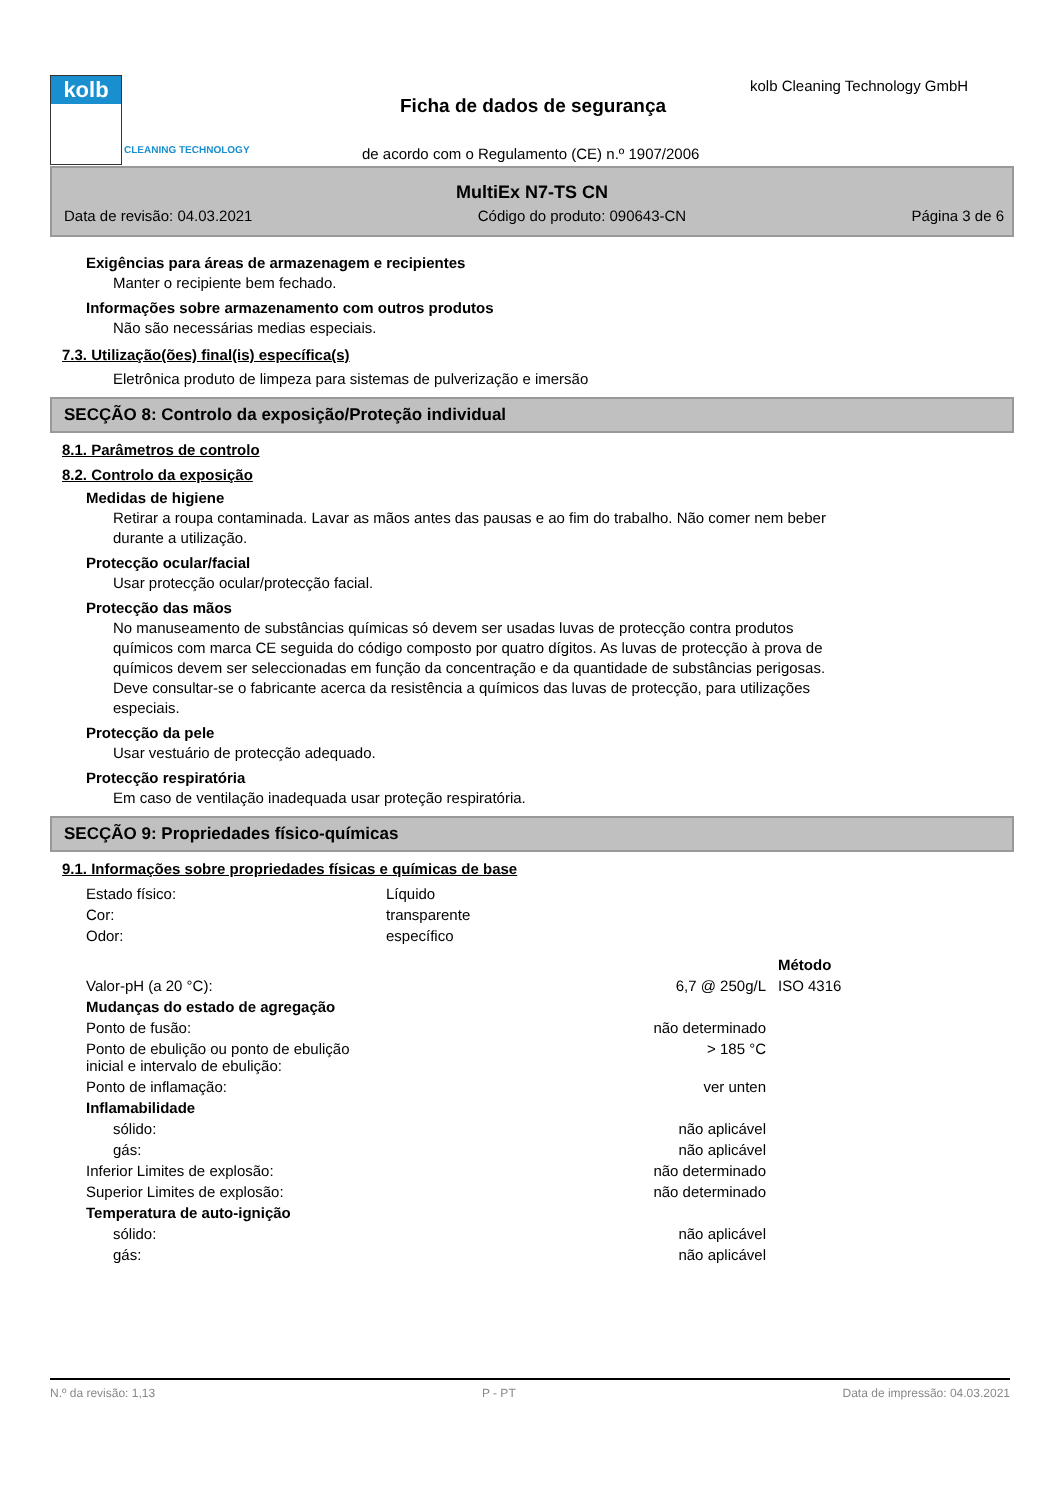kolb
CLEANING TECHNOLOGY
kolb Cleaning Technology GmbH
Ficha de dados de segurança
de acordo com o Regulamento (CE) n.º 1907/2006
MultiEx N7-TS CN
Data de revisão: 04.03.2021 Código do produto: 090643-CN Página 3 de 6
Exigências para áreas de armazenagem e recipientes
Manter o recipiente bem fechado.
Informações sobre armazenamento com outros produtos
Não são necessárias medias especiais.
7.3. Utilização(ões) final(is) específica(s)
Eletrônica produto de limpeza para sistemas de pulverização e imersão
SECÇÃO 8: Controlo da exposição/Proteção individual
8.1. Parâmetros de controlo
8.2. Controlo da exposição
Medidas de higiene
Retirar a roupa contaminada. Lavar as mãos antes das pausas e ao fim do trabalho. Não comer nem beber
durante a utilização.
Protecção ocular/facial
Usar protecção ocular/protecção facial.
Protecção das mãos
No manuseamento de substâncias químicas só devem ser usadas luvas de protecção contra produtos
químicos com marca CE seguida do código composto por quatro dígitos. As luvas de protecção à prova de
químicos devem ser seleccionadas em função da concentração e da quantidade de substâncias perigosas.
Deve consultar-se o fabricante acerca da resistência a químicos das luvas de protecção, para utilizações
especiais.
Protecção da pele
Usar vestuário de protecção adequado.
Protecção respiratória
Em caso de ventilação inadequada usar proteção respiratória.
SECÇÃO 9: Propriedades físico-químicas
9.1. Informações sobre propriedades físicas e químicas de base
| Estado físico: | Líquido |
| Cor: | transparente |
| Odor: | específico |
| | | Método |
| Valor-pH (a 20 °C): | 6,7 @ 250g/L | ISO 4316 |
| Mudanças do estado de agregação | | |
| Ponto de fusão: | não determinado | |
| Ponto de ebulição ou ponto de ebulição inicial e intervalo de ebulição: | > 185 °C | |
| Ponto de inflamação: | ver unten | |
| Inflamabilidade | | |
| sólido: | não aplicável | |
| gás: | não aplicável | |
| Inferior Limites de explosão: | não determinado | |
| Superior Limites de explosão: | não determinado | |
| Temperatura de auto-ignição | | |
| sólido: | não aplicável | |
| gás: | não aplicável | |
N.º da revisão: 1,13 P - PT Data de impressão: 04.03.2021